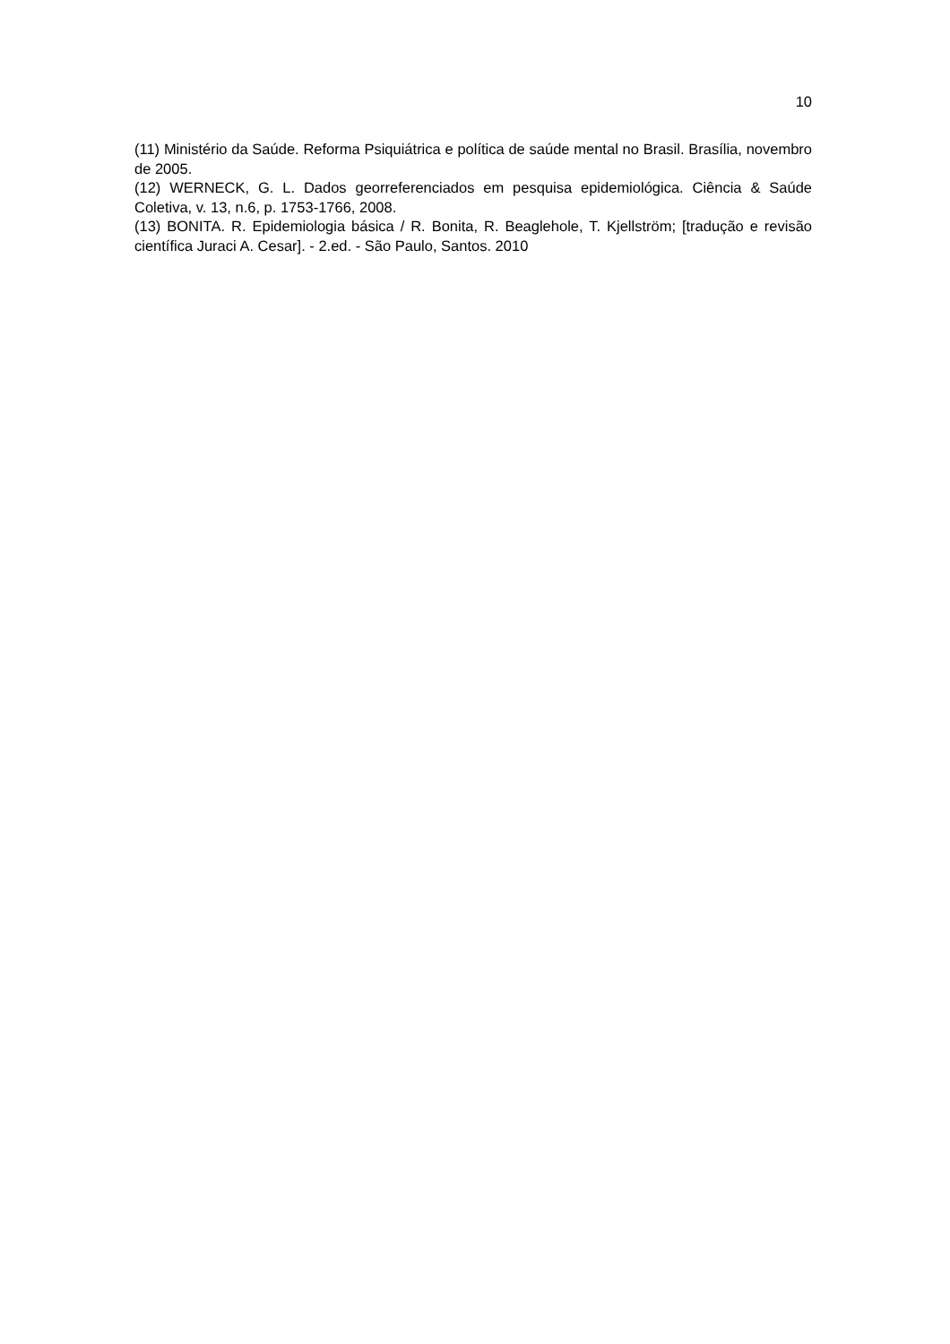10
(11) Ministério da Saúde. Reforma Psiquiátrica e política de saúde mental no Brasil. Brasília, novembro de 2005.
(12) WERNECK, G. L. Dados georreferenciados em pesquisa epidemiológica. Ciência & Saúde Coletiva, v. 13, n.6, p. 1753-1766, 2008.
(13) BONITA. R. Epidemiologia básica / R. Bonita, R. Beaglehole, T. Kjellström; [tradução e revisão científica Juraci A. Cesar]. - 2.ed. - São Paulo, Santos. 2010